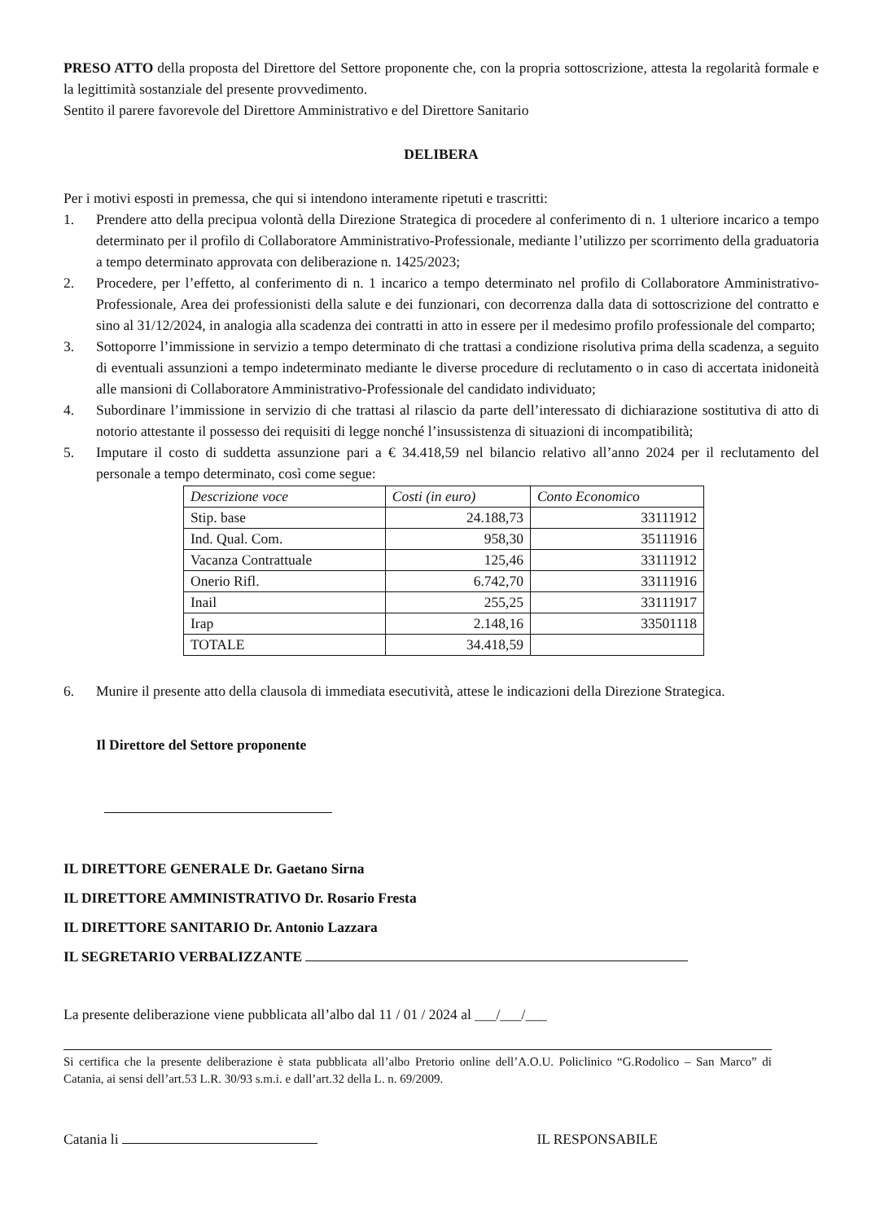PRESO ATTO della proposta del Direttore del Settore proponente che, con la propria sottoscrizione, attesta la regolarità formale e la legittimità sostanziale del presente provvedimento.
Sentito il parere favorevole del Direttore Amministrativo e del Direttore Sanitario
DELIBERA
Per i motivi esposti in premessa, che qui si intendono interamente ripetuti e trascritti:
1. Prendere atto della precipua volontà della Direzione Strategica di procedere al conferimento di n. 1 ulteriore incarico a tempo determinato per il profilo di Collaboratore Amministrativo-Professionale, mediante l’utilizzo per scorrimento della graduatoria a tempo determinato approvata con deliberazione n. 1425/2023;
2. Procedere, per l’effetto, al conferimento di n. 1 incarico a tempo determinato nel profilo di Collaboratore Amministrativo-Professionale, Area dei professionisti della salute e dei funzionari, con decorrenza dalla data di sottoscrizione del contratto e sino al 31/12/2024, in analogia alla scadenza dei contratti in atto in essere per il medesimo profilo professionale del comparto;
3. Sottoporre l’immissione in servizio a tempo determinato di che trattasi a condizione risolutiva prima della scadenza, a seguito di eventuali assunzioni a tempo indeterminato mediante le diverse procedure di reclutamento o in caso di accertata inidoneità alle mansioni di Collaboratore Amministrativo-Professionale del candidato individuato;
4. Subordinare l’immissione in servizio di che trattasi al rilascio da parte dell’interessato di dichiarazione sostitutiva di atto di notorio attestante il possesso dei requisiti di legge nonché l’insussistenza di situazioni di incompatibilità;
5. Imputare il costo di suddetta assunzione pari a € 34.418,59 nel bilancio relativo all’anno 2024 per il reclutamento del personale a tempo determinato, così come segue:
| Descrizione voce | Costi (in euro) | Conto Economico |
| --- | --- | --- |
| Stip. base | 24.188,73 | 33111912 |
| Ind. Qual. Com. | 958,30 | 35111916 |
| Vacanza Contrattuale | 125,46 | 33111912 |
| Onerio Rifl. | 6.742,70 | 33111916 |
| Inail | 255,25 | 33111917 |
| Irap | 2.148,16 | 33501118 |
| TOTALE | 34.418,59 | |
6. Munire il presente atto della clausola di immediata esecutività, attese le indicazioni della Direzione Strategica.
Il Direttore del Settore proponente
IL DIRETTORE GENERALE Dr. Gaetano Sirna
IL DIRETTORE AMMINISTRATIVO Dr. Rosario Fresta
IL DIRETTORE SANITARIO Dr. Antonio Lazzara
IL SEGRETARIO VERBALIZZANTE
La presente deliberazione viene pubblicata all’albo dal 11 / 01 / 2024 al ___/___/___
Si certifica che la presente deliberazione è stata pubblicata all’albo Pretorio online dell’A.O.U. Policlinico “G.Rodolico – San Marco” di Catania, ai sensi dell’art.53 L.R. 30/93 s.m.i. e dall’art.32 della L. n. 69/2009.
Catania li IL RESPONSABILE